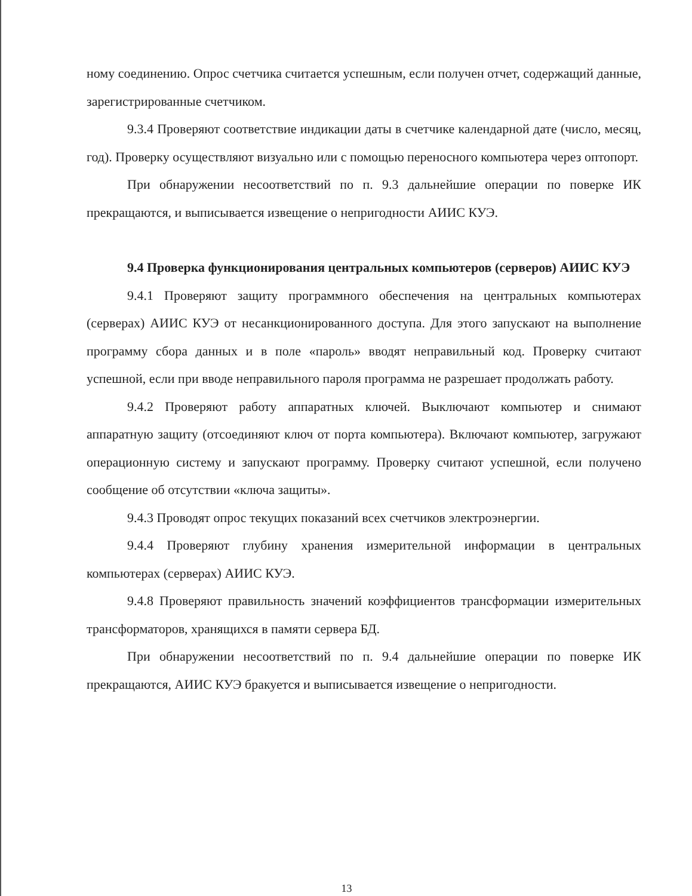ному соединению. Опрос счетчика считается успешным, если получен отчет, содержащий данные, зарегистрированные счетчиком.
9.3.4 Проверяют соответствие индикации даты в счетчике календарной дате (число, месяц, год). Проверку осуществляют визуально или с помощью переносного компьютера через оптопорт.
При обнаружении несоответствий по п. 9.3 дальнейшие операции по поверке ИК прекращаются, и выписывается извещение о непригодности АИИС КУЭ.
9.4 Проверка функционирования центральных компьютеров (серверов) АИИС КУЭ
9.4.1 Проверяют защиту программного обеспечения на центральных компьютерах (серверах) АИИС КУЭ от несанкционированного доступа. Для этого запускают на выполнение программу сбора данных и в поле «пароль» вводят неправильный код. Проверку считают успешной, если при вводе неправильного пароля программа не разрешает продолжать работу.
9.4.2 Проверяют работу аппаратных ключей. Выключают компьютер и снимают аппаратную защиту (отсоединяют ключ от порта компьютера). Включают компьютер, загружают операционную систему и запускают программу. Проверку считают успешной, если получено сообщение об отсутствии «ключа защиты».
9.4.3 Проводят опрос текущих показаний всех счетчиков электроэнергии.
9.4.4 Проверяют глубину хранения измерительной информации в центральных компьютерах (серверах) АИИС КУЭ.
9.4.8 Проверяют правильность значений коэффициентов трансформации измерительных трансформаторов, хранящихся в памяти сервера БД.
При обнаружении несоответствий по п. 9.4 дальнейшие операции по поверке ИК прекращаются, АИИС КУЭ бракуется и выписывается извещение о непригодности.
13